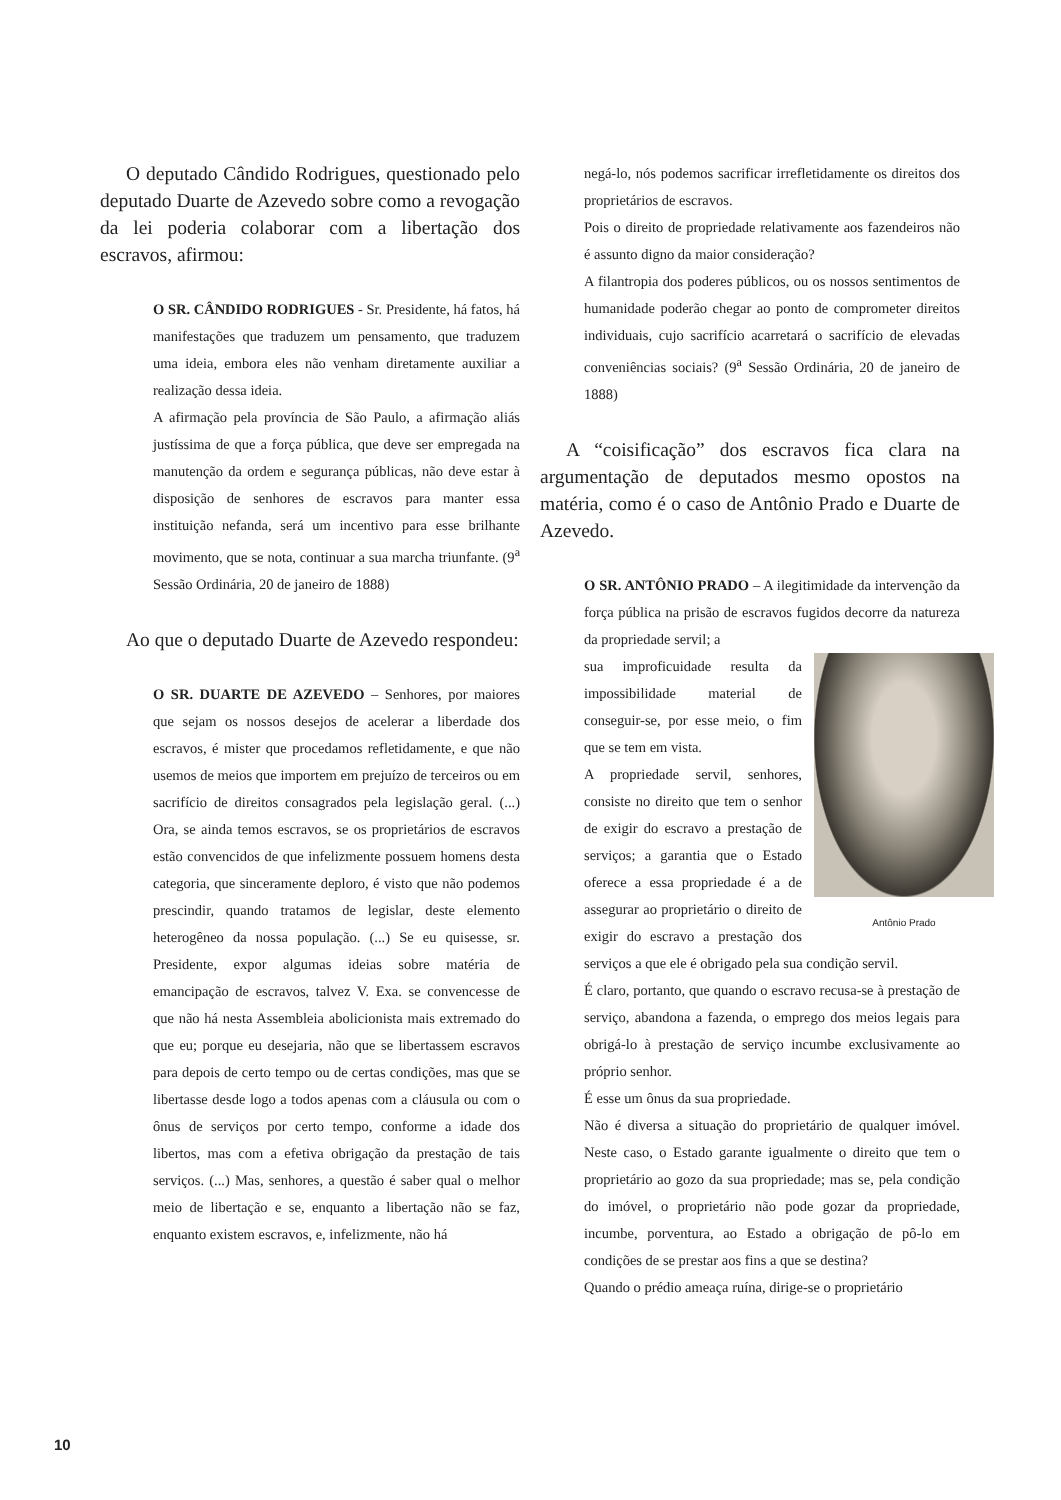O deputado Cândido Rodrigues, questionado pelo deputado Duarte de Azevedo sobre como a revogação da lei poderia colaborar com a libertação dos escravos, afirmou:
O SR. CÂNDIDO RODRIGUES - Sr. Presidente, há fatos, há manifestações que traduzem um pensamento, que traduzem uma ideia, embora eles não venham diretamente auxiliar a realização dessa ideia.
A afirmação pela província de São Paulo, a afirmação aliás justíssima de que a força pública, que deve ser empregada na manutenção da ordem e segurança públicas, não deve estar à disposição de senhores de escravos para manter essa instituição nefanda, será um incentivo para esse brilhante movimento, que se nota, continuar a sua marcha triunfante. (9<sup>a</sup> Sessão Ordinária, 20 de janeiro de 1888)
Ao que o deputado Duarte de Azevedo respondeu:
O SR. DUARTE DE AZEVEDO – Senhores, por maiores que sejam os nossos desejos de acelerar a liberdade dos escravos, é mister que procedamos refletidamente, e que não usemos de meios que importem em prejuízo de terceiros ou em sacrifício de direitos consagrados pela legislação geral. (...) Ora, se ainda temos escravos, se os proprietários de escravos estão convencidos de que infelizmente possuem homens desta categoria, que sinceramente deploro, é visto que não podemos prescindir, quando tratamos de legislar, deste elemento heterogêneo da nossa população. (...) Se eu quisesse, sr. Presidente, expor algumas ideias sobre matéria de emancipação de escravos, talvez V. Exa. se convencesse de que não há nesta Assembleia abolicionista mais extremado do que eu; porque eu desejaria, não que se libertassem escravos para depois de certo tempo ou de certas condições, mas que se libertasse desde logo a todos apenas com a cláusula ou com o ônus de serviços por certo tempo, conforme a idade dos libertos, mas com a efetiva obrigação da prestação de tais serviços. (...) Mas, senhores, a questão é saber qual o melhor meio de libertação e se, enquanto a libertação não se faz, enquanto existem escravos, e, infelizmente, não há
negá-lo, nós podemos sacrificar irrefletidamente os direitos dos proprietários de escravos.
Pois o direito de propriedade relativamente aos fazendeiros não é assunto digno da maior consideração?
A filantropia dos poderes públicos, ou os nossos sentimentos de humanidade poderão chegar ao ponto de comprometer direitos individuais, cujo sacrifício acarretará o sacrifício de elevadas conveniências sociais? (9<sup>a</sup> Sessão Ordinária, 20 de janeiro de 1888)
A “coisificação” dos escravos fica clara na argumentação de deputados mesmo opostos na matéria, como é o caso de Antônio Prado e Duarte de Azevedo.
O SR. ANTÔNIO PRADO – A ilegitimidade da intervenção da força pública na prisão de escravos fugidos decorre da natureza da propriedade servil; a
Antônio Prado
sua improficuidade resulta da impossibilidade material de conseguir-se, por esse meio, o fim que se tem em vista.
A propriedade servil, senhores, consiste no direito que tem o senhor de exigir do escravo a prestação de serviços; a garantia que o Estado oferece a essa propriedade é a de assegurar ao proprietário o direito de exigir do escravo a prestação dos serviços a que ele é obrigado pela sua condição servil.
É claro, portanto, que quando o escravo recusa-se à prestação de serviço, abandona a fazenda, o emprego dos meios legais para obrigá-lo à prestação de serviço incumbe exclusivamente ao próprio senhor.
É esse um ônus da sua propriedade.
Não é diversa a situação do proprietário de qualquer imóvel. Neste caso, o Estado garante igualmente o direito que tem o proprietário ao gozo da sua propriedade; mas se, pela condição do imóvel, o proprietário não pode gozar da propriedade, incumbe, porventura, ao Estado a obrigação de pô-lo em condições de se prestar aos fins a que se destina?
Quando o prédio ameaça ruína, dirige-se o proprietário
10